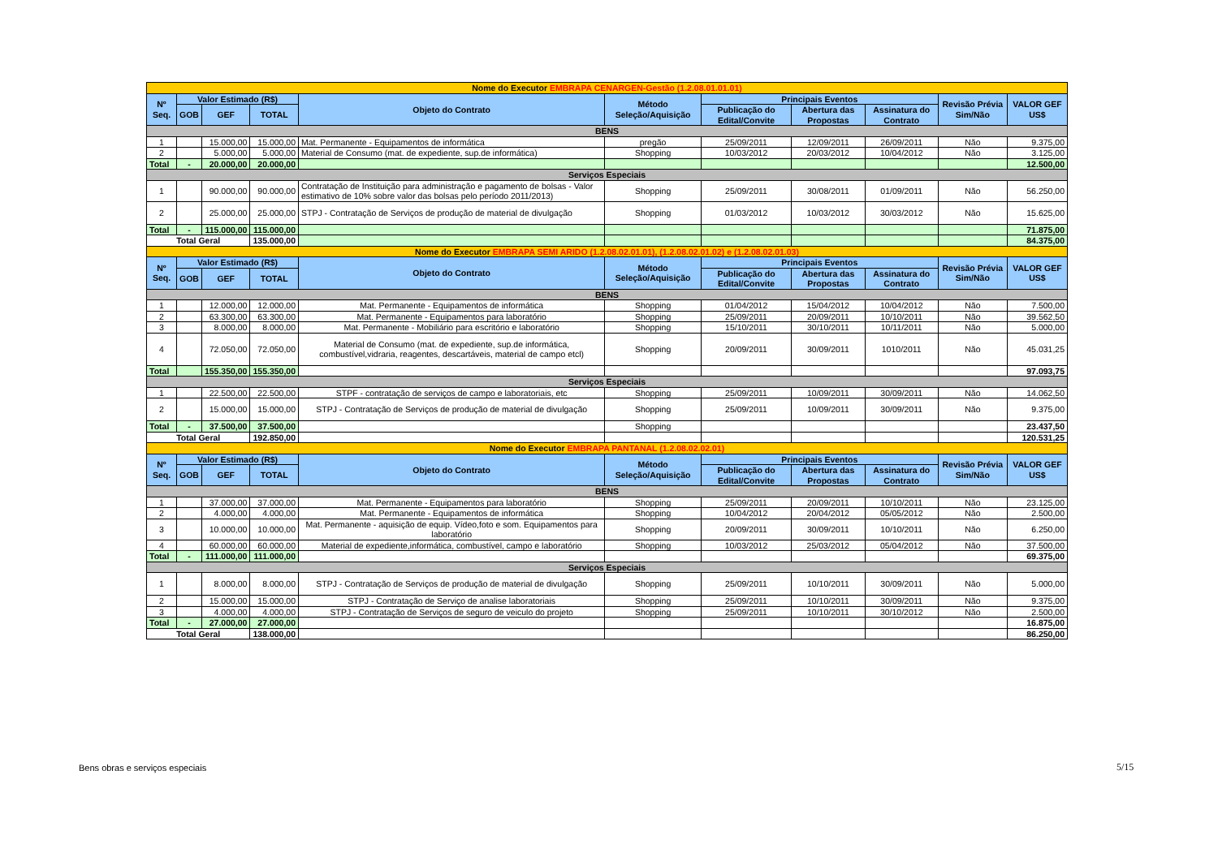| Nome do Executor EMBRAPA CENARGEN-Gestão (1.2.08.01.01.01) | | | | | | | | | | |
| Nº Seq. | Valor Estimado (R$) | | | Objeto do Contrato | Método Seleção/Aquisição | Principais Eventos | | | Revisão Prévia Sim/Não | VALOR GEF US$ |
| | GOB | GEF | TOTAL | | | Publicação do Edital/Convite | Abertura das Propostas | Assinatura do Contrato | | |
| BENS | | | | | | | | | | |
| 1 | | 15.000,00 | 15.000,00 | Mat. Permanente - Equipamentos de informática | pregão | 25/09/2011 | 12/09/2011 | 26/09/2011 | Não | 9.375,00 |
| 2 | | 5.000,00 | 5.000,00 | Material de Consumo (mat. de expediente, sup.de informática) | Shopping | 10/03/2012 | 20/03/2012 | 10/04/2012 | Não | 3.125,00 |
| Total | - | 20.000,00 | 20.000,00 | | | | | | | 12.500,00 |
| Serviços Especiais | | | | | | | | | | |
| 1 | | 90.000,00 | 90.000,00 | Contratação de Instituição para administração e pagamento de bolsas - Valor estimativo de 10% sobre valor das bolsas pelo período 2011/2013) | Shopping | 25/09/2011 | 30/08/2011 | 01/09/2011 | Não | 56.250,00 |
| 2 | | 25.000,00 | 25.000,00 | STPJ - Contratação de Serviços de produção de material de divulgação | Shopping | 01/03/2012 | 10/03/2012 | 30/03/2012 | Não | 15.625,00 |
| Total | - | 115.000,00 | 115.000,00 | | | | | | | 71.875,00 |
| Total Geral | | | 135.000,00 | | | | | | | 84.375,00 |
| Nome do Executor EMBRAPA SEMI ARIDO (1.2.08.02.01.01), (1.2.08.02.01.02) e (1.2.08.02.01.03) | | | | | | | | | | |
| Nº Seq. | Valor Estimado (R$) | | | Objeto do Contrato | Método Seleção/Aquisição | Principais Eventos | | | Revisão Prévia Sim/Não | VALOR GEF US$ |
| | GOB | GEF | TOTAL | | | Publicação do Edital/Convite | Abertura das Propostas | Assinatura do Contrato | | |
| BENS | | | | | | | | | | |
| 1 | | 12.000,00 | 12.000,00 | Mat. Permanente - Equipamentos de informática | Shopping | 01/04/2012 | 15/04/2012 | 10/04/2012 | Não | 7.500,00 |
| 2 | | 63.300,00 | 63.300,00 | Mat. Permanente - Equipamentos para laboratório | Shopping | 25/09/2011 | 20/09/2011 | 10/10/2011 | Não | 39.562,50 |
| 3 | | 8.000,00 | 8.000,00 | Mat. Permanente - Mobiliário para escritório e laboratório | Shopping | 15/10/2011 | 30/10/2011 | 10/11/2011 | Não | 5.000,00 |
| 4 | | 72.050,00 | 72.050,00 | Material de Consumo (mat. de expediente, sup.de informática, combustível,vidraria, reagentes, descartáveis, material de campo etcl) | Shopping | 20/09/2011 | 30/09/2011 | 1010/2011 | Não | 45.031,25 |
| Total | | 155.350,00 | 155.350,00 | | | | | | | 97.093,75 |
| Serviços Especiais | | | | | | | | | | |
| 1 | | 22.500,00 | 22.500,00 | STPF - contratação de serviços de campo e laboratoriais, etc | Shopping | 25/09/2011 | 10/09/2011 | 30/09/2011 | Não | 14.062,50 |
| 2 | | 15.000,00 | 15.000,00 | STPJ - Contratação de Serviços de produção de material de divulgação | Shopping | 25/09/2011 | 10/09/2011 | 30/09/2011 | Não | 9.375,00 |
| Total | - | 37.500,00 | 37.500,00 | | Shopping | | | | | 23.437,50 |
| Total Geral | | | 192.850,00 | | | | | | | 120.531,25 |
| Nome do Executor EMBRAPA PANTANAL (1.2.08.02.02.01) | | | | | | | | | | |
| Nº Seq. | Valor Estimado (R$) | | | Objeto do Contrato | Método Seleção/Aquisição | Principais Eventos | | | Revisão Prévia Sim/Não | VALOR GEF US$ |
| | GOB | GEF | TOTAL | | | Publicação do Edital/Convite | Abertura das Propostas | Assinatura do Contrato | | |
| BENS | | | | | | | | | | |
| 1 | | 37.000,00 | 37.000,00 | Mat. Permanente - Equipamentos para laboratório | Shopping | 25/09/2011 | 20/09/2011 | 10/10/2011 | Não | 23.125,00 |
| 2 | | 4.000,00 | 4.000,00 | Mat. Permanente - Equipamentos de informática | Shopping | 10/04/2012 | 20/04/2012 | 05/05/2012 | Não | 2.500,00 |
| 3 | | 10.000,00 | 10.000,00 | Mat. Permanente - aquisição de equip. Vídeo,foto e som. Equipamentos para laboratório | Shopping | 20/09/2011 | 30/09/2011 | 10/10/2011 | Não | 6.250,00 |
| 4 | | 60.000,00 | 60.000,00 | Material de expediente,informática, combustível, campo e laboratório | Shopping | 10/03/2012 | 25/03/2012 | 05/04/2012 | Não | 37.500,00 |
| Total | - | 111.000,00 | 111.000,00 | | | | | | | 69.375,00 |
| Serviços Especiais | | | | | | | | | | |
| 1 | | 8.000,00 | 8.000,00 | STPJ - Contratação de Serviços de produção de material de divulgação | Shopping | 25/09/2011 | 10/10/2011 | 30/09/2011 | Não | 5.000,00 |
| 2 | | 15.000,00 | 15.000,00 | STPJ - Contratação de Serviço de analise laboratoriais | Shopping | 25/09/2011 | 10/10/2011 | 30/09/2011 | Não | 9.375,00 |
| 3 | | 4.000,00 | 4.000,00 | STPJ - Contratação de Serviços de seguro de veiculo do projeto | Shopping | 25/09/2011 | 10/10/2011 | 30/10/2012 | Não | 2.500,00 |
| Total | - | 27.000,00 | 27.000,00 | | | | | | | 16.875,00 |
| Total Geral | | | 138.000,00 | | | | | | | 86.250,00 |
Bens obras e serviços especiais
5/15